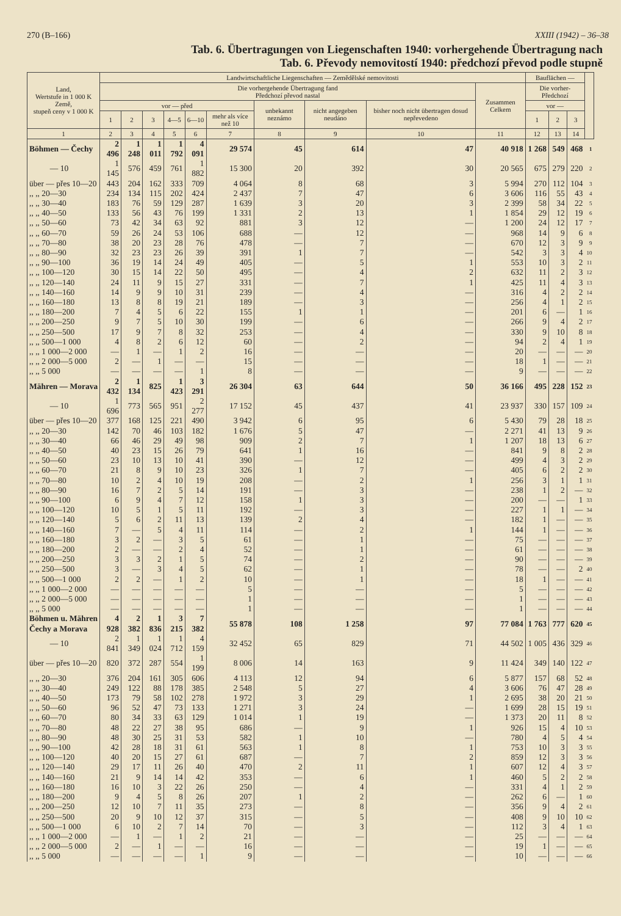270 (B–166) XXIII (1942) – 36–38
Tab. 6. Übertragungen von Liegenschaften 1940: vorhergehende Übertragung nach
Tab. 6. Převody nemovitostí 1940: předchozí převod podle stupně
| Land, Wertstufe in 1 000 K Země, stupeň ceny v 1 000 K | Landwirtschaftliche Liegenschaften — Zemědělské nemovitosti | | | | | | | | | | Bauflächen — | | | |
| --- | --- | --- | --- | --- | --- | --- | --- | --- | --- | --- | --- | --- | --- | --- |
| | Die vorhergehende Übertragung fand Předchozí převod nastal | | | | | | | | | Zusammen Celkem | Die vorher- Předchozí | | | |
| | vor — před | | | | | | unbekannt neznámo | nicht angegeben neudáno | bisher noch nicht übertragen dosud nepřevedeno | | vor — | | | |
| | 1 | 2 | 3 | 4—5 | 6—10 | mehr als více než 10 | | | | | 1 | 2 | 3 | |
| 1 | 2 | 3 | 4 | 5 | 6 | 7 | 8 | 9 | 10 | 11 | 12 | 13 | 14 | |
| Böhmen — Čechy | 2 496 | 1 248 | 1 011 | 1 792 | 4 091 | 29 574 | 45 | 614 | 47 | 40 918 | 1 268 | 549 | 468 | 1 |
| — 10 | 1 145 | 576 | 459 | 761 | 1 882 | 15 300 | 20 | 392 | 30 | 20 565 | 675 | 279 | 220 | 2 |
| über — přes 10—20 | 443 | 204 | 162 | 333 | 709 | 4 064 | 8 | 68 | 3 | 5 994 | 270 | 112 | 104 | 3 |
| ,, ,, 20—30 | 234 | 134 | 115 | 202 | 424 | 2 437 | 7 | 47 | 6 | 3 606 | 116 | 55 | 43 | 4 |
| ,, ,, 30—40 | 183 | 76 | 59 | 129 | 287 | 1 639 | 3 | 20 | 3 | 2 399 | 58 | 34 | 22 | 5 |
| ,, ,, 40—50 | 133 | 56 | 43 | 76 | 199 | 1 331 | 2 | 13 | 1 | 1 854 | 29 | 12 | 19 | 6 |
| ,, ,, 50—60 | 73 | 42 | 34 | 63 | 92 | 881 | 3 | 12 | — | 1 200 | 24 | 12 | 17 | 7 |
| ,, ,, 60—70 | 59 | 26 | 24 | 53 | 106 | 688 | — | 12 | — | 968 | 14 | 9 | 6 | 8 |
| ,, ,, 70—80 | 38 | 20 | 23 | 28 | 76 | 478 | — | 7 | — | 670 | 12 | 3 | 9 | 9 |
| ,, ,, 80—90 | 32 | 23 | 23 | 26 | 39 | 391 | 1 | 7 | — | 542 | 3 | 3 | 4 | 10 |
| ,, ,, 90—100 | 36 | 19 | 14 | 24 | 49 | 405 | — | 5 | 1 | 553 | 10 | 3 | 2 | 11 |
| ,, ,, 100—120 | 30 | 15 | 14 | 22 | 50 | 495 | — | 4 | 2 | 632 | 11 | 2 | 3 | 12 |
| ,, ,, 120—140 | 24 | 11 | 9 | 15 | 27 | 331 | — | 7 | 1 | 425 | 11 | 4 | 3 | 13 |
| ,, ,, 140—160 | 14 | 9 | 9 | 10 | 31 | 239 | — | 4 | — | 316 | 4 | 2 | 2 | 14 |
| ,, ,, 160—180 | 13 | 8 | 8 | 19 | 21 | 189 | — | 3 | — | 256 | 4 | 1 | 2 | 15 |
| ,, ,, 180—200 | 7 | 4 | 5 | 6 | 22 | 155 | 1 | 1 | — | 201 | 6 | — | 1 | 16 |
| ,, ,, 200—250 | 9 | 7 | 5 | 10 | 30 | 199 | — | 6 | — | 266 | 9 | 4 | 2 | 17 |
| ,, ,, 250—500 | 17 | 9 | 7 | 8 | 32 | 253 | — | 4 | — | 330 | 9 | 10 | 8 | 18 |
| ,, ,, 500—1 000 | 4 | 8 | 2 | 6 | 12 | 60 | — | 2 | — | 94 | 2 | 4 | 1 | 19 |
| ,, ,, 1 000—2 000 | — | 1 | — | 1 | 2 | 16 | — | — | — | 20 | — | — | — | 20 |
| ,, ,, 2 000—5 000 | 2 | — | 1 | — | — | 15 | — | — | — | 18 | 1 | — | — | 21 |
| ,, ,, 5 000 | — | — | — | — | 1 | 8 | — | — | — | 9 | — | — | — | 22 |
| Mähren — Morava | 2 432 | 1 134 | 825 | 1 423 | 3 291 | 26 304 | 63 | 644 | 50 | 36 166 | 495 | 228 | 152 | 23 |
| — 10 | 1 696 | 773 | 565 | 951 | 2 277 | 17 152 | 45 | 437 | 41 | 23 937 | 330 | 157 | 109 | 24 |
| über — přes 10—20 | 377 | 168 | 125 | 221 | 490 | 3 942 | 6 | 95 | 6 | 5 430 | 79 | 28 | 18 | 25 |
| ,, ,, 20—30 | 142 | 70 | 46 | 103 | 182 | 1 676 | 5 | 47 | — | 2 271 | 41 | 13 | 9 | 26 |
| ,, ,, 30—40 | 66 | 46 | 29 | 49 | 98 | 909 | 2 | 7 | 1 | 1 207 | 18 | 13 | 6 | 27 |
| ,, ,, 40—50 | 40 | 23 | 15 | 26 | 79 | 641 | 1 | 16 | — | 841 | 9 | 8 | 2 | 28 |
| ,, ,, 50—60 | 23 | 10 | 13 | 10 | 41 | 390 | — | 12 | — | 499 | 4 | 3 | 2 | 29 |
| ,, ,, 60—70 | 21 | 8 | 9 | 10 | 23 | 326 | 1 | 7 | — | 405 | 6 | 2 | 2 | 30 |
| ,, ,, 70—80 | 10 | 2 | 4 | 10 | 19 | 208 | — | 2 | 1 | 256 | 3 | 1 | 1 | 31 |
| ,, ,, 80—90 | 16 | 7 | 2 | 5 | 14 | 191 | — | 3 | — | 238 | 1 | 2 | — | 32 |
| ,, ,, 90—100 | 6 | 9 | 4 | 7 | 12 | 158 | 1 | 3 | — | 200 | — | — | 1 | 33 |
| ,, ,, 100—120 | 10 | 5 | 1 | 5 | 11 | 192 | — | 3 | — | 227 | 1 | 1 | — | 34 |
| ,, ,, 120—140 | 5 | 6 | 2 | 11 | 13 | 139 | 2 | 4 | — | 182 | 1 | — | — | 35 |
| ,, ,, 140—160 | 7 | — | 5 | 4 | 11 | 114 | — | 2 | 1 | 144 | 1 | — | — | 36 |
| ,, ,, 160—180 | 3 | 2 | — | 3 | 5 | 61 | — | 1 | — | 75 | — | — | — | 37 |
| ,, ,, 180—200 | 2 | — | — | 2 | 4 | 52 | — | 1 | — | 61 | — | — | — | 38 |
| ,, ,, 200—250 | 3 | 3 | 2 | 1 | 5 | 74 | — | 2 | — | 90 | — | — | — | 39 |
| ,, ,, 250—500 | 3 | — | 3 | 4 | 5 | 62 | — | 1 | — | 78 | — | — | 2 | 40 |
| ,, ,, 500—1 000 | 2 | 2 | — | 1 | 2 | 10 | — | 1 | — | 18 | 1 | — | — | 41 |
| ,, ,, 1 000—2 000 | — | — | — | — | — | 5 | — | — | — | 5 | — | — | — | 42 |
| ,, ,, 2 000—5 000 | — | — | — | — | — | 1 | — | — | — | 1 | — | — | — | 43 |
| ,, ,, 5 000 | — | — | — | — | — | 1 | — | — | — | 1 | — | — | — | 44 |
| Böhmen u. Mähren Čechy a Morava | 4 928 | 2 382 | 1 836 | 3 215 | 7 382 | 55 878 | 108 | 1 258 | 97 | 77 084 | 1 763 | 777 | 620 | 45 |
| — 10 | 2 841 | 1 349 | 1 024 | 1 712 | 4 159 | 32 452 | 65 | 829 | 71 | 44 502 | 1 005 | 436 | 329 | 46 |
| über — přes 10—20 | 820 | 372 | 287 | 554 | 1 199 | 8 006 | 14 | 163 | 9 | 11 424 | 349 | 140 | 122 | 47 |
| ,, ,, 20—30 | 376 | 204 | 161 | 305 | 606 | 4 113 | 12 | 94 | 6 | 5 877 | 157 | 68 | 52 | 48 |
| ,, ,, 30—40 | 249 | 122 | 88 | 178 | 385 | 2 548 | 5 | 27 | 4 | 3 606 | 76 | 47 | 28 | 49 |
| ,, ,, 40—50 | 173 | 79 | 58 | 102 | 278 | 1 972 | 3 | 29 | 1 | 2 695 | 38 | 20 | 21 | 50 |
| ,, ,, 50—60 | 96 | 52 | 47 | 73 | 133 | 1 271 | 3 | 24 | — | 1 699 | 28 | 15 | 19 | 51 |
| ,, ,, 60—70 | 80 | 34 | 33 | 63 | 129 | 1 014 | 1 | 19 | — | 1 373 | 20 | 11 | 8 | 52 |
| ,, ,, 70—80 | 48 | 22 | 27 | 38 | 95 | 686 | — | 9 | 1 | 926 | 15 | 4 | 10 | 53 |
| ,, ,, 80—90 | 48 | 30 | 25 | 31 | 53 | 582 | 1 | 10 | — | 780 | 4 | 5 | 4 | 54 |
| ,, ,, 90—100 | 42 | 28 | 18 | 31 | 61 | 563 | 1 | 8 | 1 | 753 | 10 | 3 | 3 | 55 |
| ,, ,, 100—120 | 40 | 20 | 15 | 27 | 61 | 687 | — | 7 | 2 | 859 | 12 | 3 | 3 | 56 |
| ,, ,, 120—140 | 29 | 17 | 11 | 26 | 40 | 470 | 2 | 11 | 1 | 607 | 12 | 4 | 3 | 57 |
| ,, ,, 140—160 | 21 | 9 | 14 | 14 | 42 | 353 | — | 6 | 1 | 460 | 5 | 2 | 2 | 58 |
| ,, ,, 160—180 | 16 | 10 | 3 | 22 | 26 | 250 | — | 4 | — | 331 | 4 | 1 | 2 | 59 |
| ,, ,, 180—200 | 9 | 4 | 5 | 8 | 26 | 207 | 1 | 2 | — | 262 | 6 | — | 1 | 60 |
| ,, ,, 200—250 | 12 | 10 | 7 | 11 | 35 | 273 | — | 8 | — | 356 | 9 | 4 | 2 | 61 |
| ,, ,, 250—500 | 20 | 9 | 10 | 12 | 37 | 315 | — | 5 | — | 408 | 9 | 10 | 10 | 62 |
| ,, ,, 500—1 000 | 6 | 10 | 2 | 7 | 14 | 70 | — | 3 | — | 112 | 3 | 4 | 1 | 63 |
| ,, ,, 1 000—2 000 | — | 1 | — | 1 | 2 | 21 | — | — | — | 25 | — | — | — | 64 |
| ,, ,, 2 000—5 000 | 2 | — | 1 | — | — | 16 | — | — | — | 19 | 1 | — | — | 65 |
| ,, ,, 5 000 | — | — | — | — | 1 | 9 | — | — | — | 10 | — | — | — | 66 |